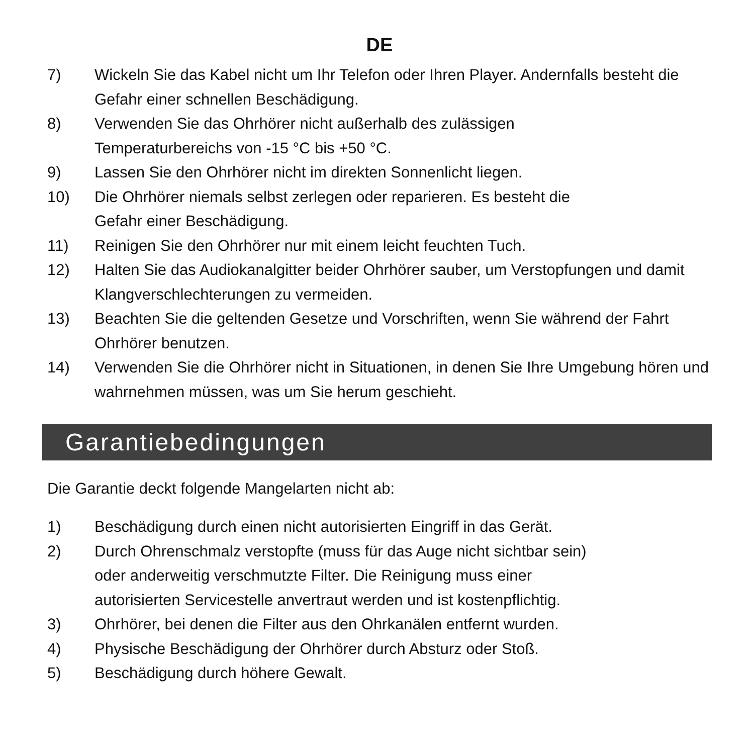DE
7) Wickeln Sie das Kabel nicht um Ihr Telefon oder Ihren Player. Andernfalls besteht die Gefahr einer schnellen Beschädigung.
8) Verwenden Sie das Ohrhörer nicht außerhalb des zulässigen
Temperaturbereichs von -15 °C bis +50 °C.
9) Lassen Sie den Ohrhörer nicht im direkten Sonnenlicht liegen.
10) Die Ohrhörer niemals selbst zerlegen oder reparieren. Es besteht die
Gefahr einer Beschädigung.
11) Reinigen Sie den Ohrhörer nur mit einem leicht feuchten Tuch.
12) Halten Sie das Audiokanalgitter beider Ohrhörer sauber, um Verstopfungen und damit Klangverschlechterungen zu vermeiden.
13) Beachten Sie die geltenden Gesetze und Vorschriften, wenn Sie während der Fahrt Ohrhörer benutzen.
14) Verwenden Sie die Ohrhörer nicht in Situationen, in denen Sie Ihre Umgebung hören und wahrnehmen müssen, was um Sie herum geschieht.
Garantiebedingungen
Die Garantie deckt folgende Mangelarten nicht ab:
1) Beschädigung durch einen nicht autorisierten Eingriff in das Gerät.
2) Durch Ohrenschmalz verstopfte (muss für das Auge nicht sichtbar sein)
oder anderweitig verschmutzte Filter. Die Reinigung muss einer
autorisierten Servicestelle anvertraut werden und ist kostenpflichtig.
3) Ohrhörer, bei denen die Filter aus den Ohrkanälen entfernt wurden.
4) Physische Beschädigung der Ohrhörer durch Absturz oder Stoß.
5) Beschädigung durch höhere Gewalt.